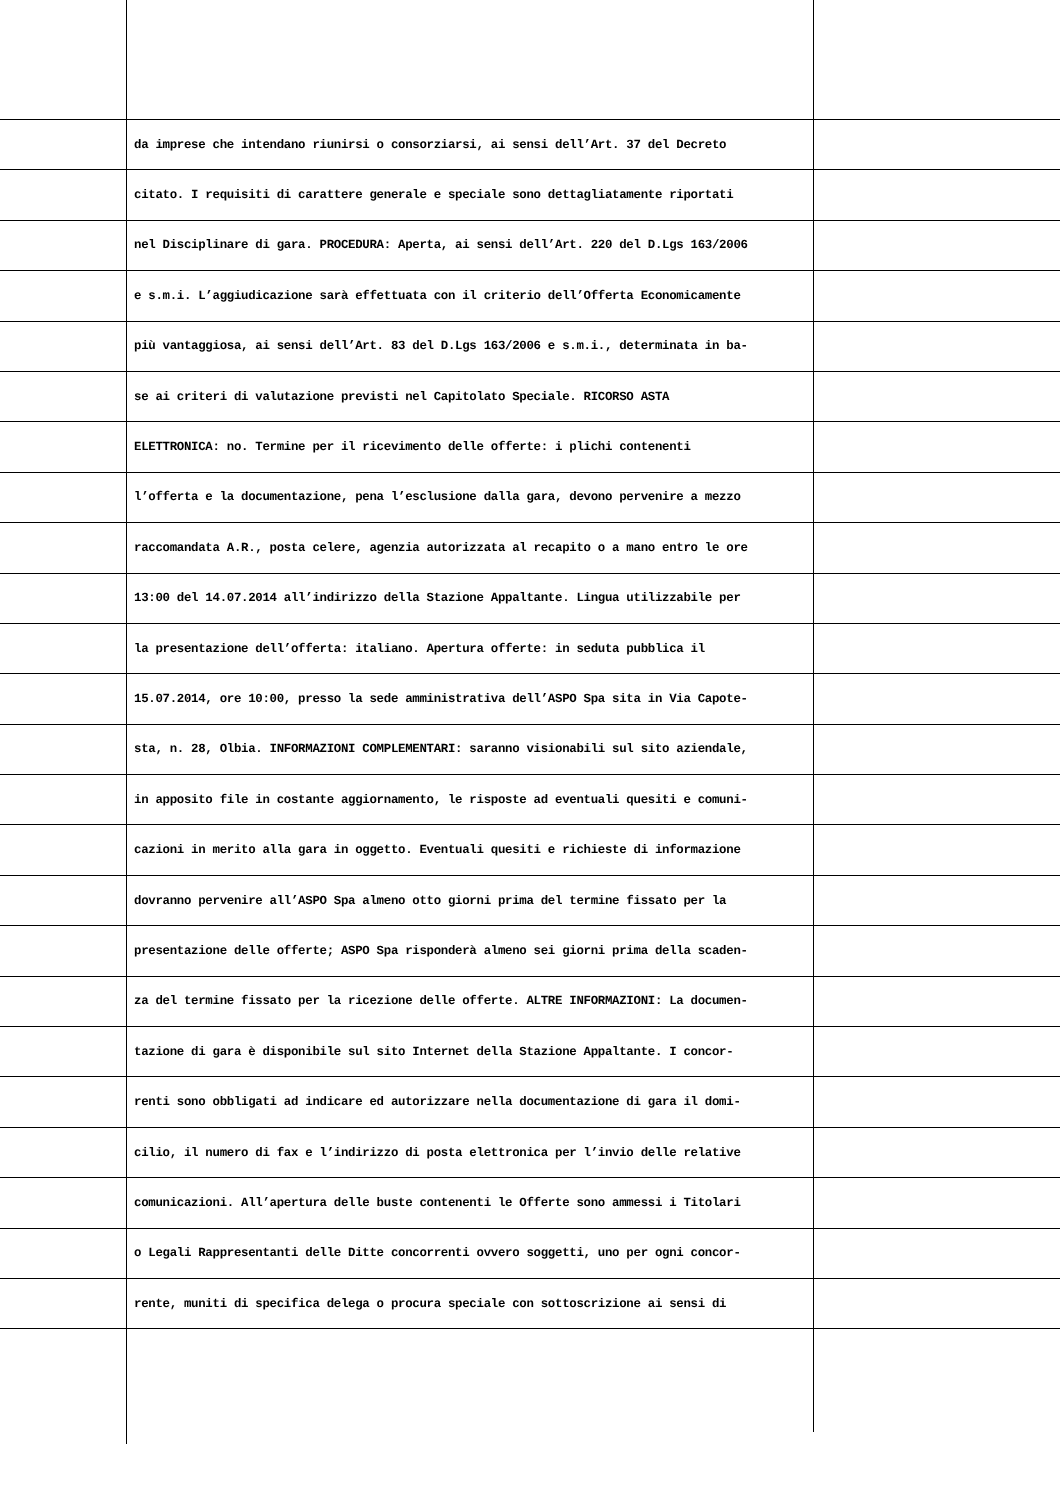da imprese che intendano riunirsi o consorziarsi, ai sensi dell’Art. 37 del Decreto
citato. I requisiti di carattere generale e speciale sono dettagliatamente riportati
nel Disciplinare di gara. PROCEDURA: Aperta, ai sensi dell’Art. 220 del D.Lgs 163/2006
e s.m.i. L’aggiudicazione sarà effettuata con il criterio dell’Offerta Economicamente
più vantaggiosa, ai sensi dell’Art. 83 del D.Lgs 163/2006 e s.m.i., determinata in ba-
se ai criteri di valutazione previsti nel Capitolato Speciale. RICORSO ASTA
ELETTRONICA: no. Termine per il ricevimento delle offerte: i plichi contenenti
l’offerta e la documentazione, pena l’esclusione dalla gara, devono pervenire a mezzo
raccomandata A.R., posta celere, agenzia autorizzata al recapito o a mano entro le ore
13:00 del 14.07.2014 all’indirizzo della Stazione Appaltante. Lingua utilizzabile per
la presentazione dell’offerta: italiano. Apertura offerte: in seduta pubblica il
15.07.2014, ore 10:00, presso la sede amministrativa dell’ASPO Spa sita in Via Capote-
sta, n. 28, Olbia. INFORMAZIONI COMPLEMENTARI: saranno visionabili sul sito aziendale,
in apposito file in costante aggiornamento, le risposte ad eventuali quesiti e comuni-
cazioni in merito alla gara in oggetto. Eventuali quesiti e richieste di informazione
dovranno pervenire all’ASPO Spa almeno otto giorni prima del termine fissato per la
presentazione delle offerte; ASPO Spa risponderà almeno sei giorni prima della scaden-
za del termine fissato per la ricezione delle offerte. ALTRE INFORMAZIONI: La documen-
tazione di gara è disponibile sul sito Internet della Stazione Appaltante. I concor-
renti sono obbligati ad indicare ed autorizzare nella documentazione di gara il domi-
cilio, il numero di fax e l’indirizzo di posta elettronica per l’invio delle relative
comunicazioni. All’apertura delle buste contenenti le Offerte sono ammessi i Titolari
o Legali Rappresentanti delle Ditte concorrenti ovvero soggetti, uno per ogni concor-
rente, muniti di specifica delega o procura speciale con sottoscrizione ai sensi di